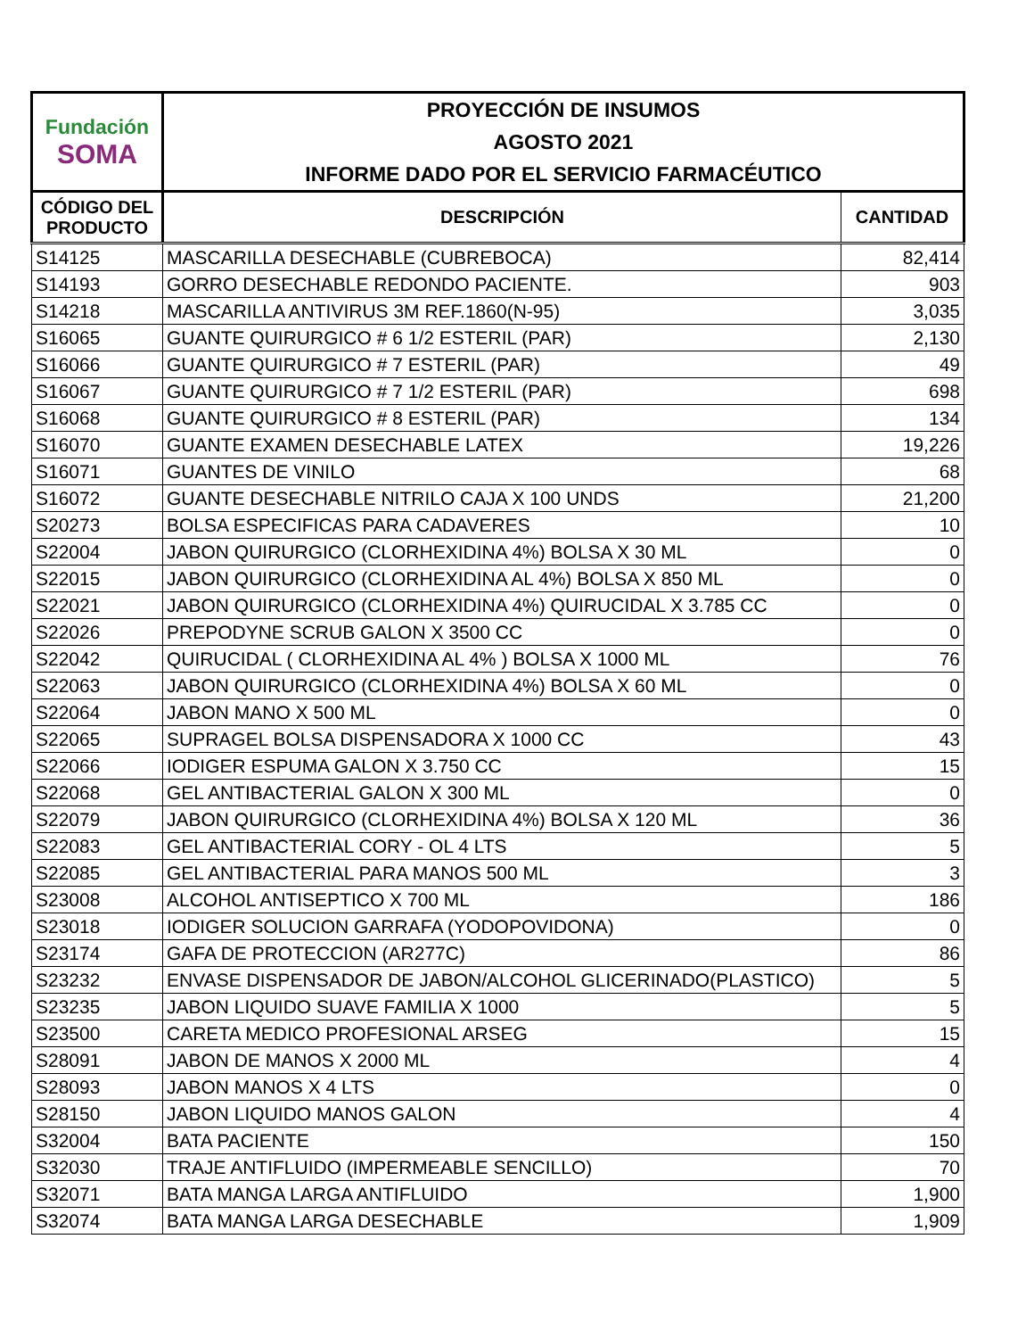| Fundación SOMA | PROYECCIÓN DE INSUMOS | |
| --- | --- | --- |
| | AGOSTO 2021 | |
| | INFORME DADO POR EL SERVICIO FARMACÉUTICO | |
| CÓDIGO DEL PRODUCTO | DESCRIPCIÓN | CANTIDAD |
| S14125 | MASCARILLA DESECHABLE (CUBREBOCA) | 82,414 |
| S14193 | GORRO DESECHABLE REDONDO PACIENTE. | 903 |
| S14218 | MASCARILLA ANTIVIRUS 3M REF.1860(N-95) | 3,035 |
| S16065 | GUANTE QUIRURGICO # 6 1/2 ESTERIL (PAR) | 2,130 |
| S16066 | GUANTE QUIRURGICO # 7 ESTERIL (PAR) | 49 |
| S16067 | GUANTE QUIRURGICO # 7 1/2 ESTERIL (PAR) | 698 |
| S16068 | GUANTE QUIRURGICO # 8 ESTERIL (PAR) | 134 |
| S16070 | GUANTE EXAMEN DESECHABLE LATEX | 19,226 |
| S16071 | GUANTES DE VINILO | 68 |
| S16072 | GUANTE DESECHABLE NITRILO CAJA X 100 UNDS | 21,200 |
| S20273 | BOLSA ESPECIFICAS PARA CADAVERES | 10 |
| S22004 | JABON QUIRURGICO (CLORHEXIDINA 4%) BOLSA X 30 ML | 0 |
| S22015 | JABON QUIRURGICO (CLORHEXIDINA AL 4%) BOLSA X 850 ML | 0 |
| S22021 | JABON QUIRURGICO (CLORHEXIDINA 4%) QUIRUCIDAL X 3.785 CC | 0 |
| S22026 | PREPODYNE SCRUB GALON X 3500 CC | 0 |
| S22042 | QUIRUCIDAL ( CLORHEXIDINA AL 4% ) BOLSA X 1000 ML | 76 |
| S22063 | JABON QUIRURGICO (CLORHEXIDINA 4%) BOLSA X 60 ML | 0 |
| S22064 | JABON MANO X 500 ML | 0 |
| S22065 | SUPRAGEL BOLSA DISPENSADORA X 1000 CC | 43 |
| S22066 | IODIGER ESPUMA GALON X 3.750 CC | 15 |
| S22068 | GEL ANTIBACTERIAL GALON X 300 ML | 0 |
| S22079 | JABON QUIRURGICO (CLORHEXIDINA 4%) BOLSA X 120 ML | 36 |
| S22083 | GEL ANTIBACTERIAL CORY - OL 4 LTS | 5 |
| S22085 | GEL ANTIBACTERIAL PARA MANOS 500 ML | 3 |
| S23008 | ALCOHOL ANTISEPTICO X 700 ML | 186 |
| S23018 | IODIGER SOLUCION GARRAFA (YODOPOVIDONA) | 0 |
| S23174 | GAFA DE PROTECCION (AR277C) | 86 |
| S23232 | ENVASE DISPENSADOR DE JABON/ALCOHOL GLICERINADO(PLASTICO) | 5 |
| S23235 | JABON LIQUIDO SUAVE FAMILIA X 1000 | 5 |
| S23500 | CARETA MEDICO PROFESIONAL ARSEG | 15 |
| S28091 | JABON DE MANOS X 2000 ML | 4 |
| S28093 | JABON MANOS X 4 LTS | 0 |
| S28150 | JABON LIQUIDO MANOS GALON | 4 |
| S32004 | BATA PACIENTE | 150 |
| S32030 | TRAJE ANTIFLUIDO (IMPERMEABLE SENCILLO) | 70 |
| S32071 | BATA MANGA LARGA ANTIFLUIDO | 1,900 |
| S32074 | BATA MANGA LARGA DESECHABLE | 1,909 |